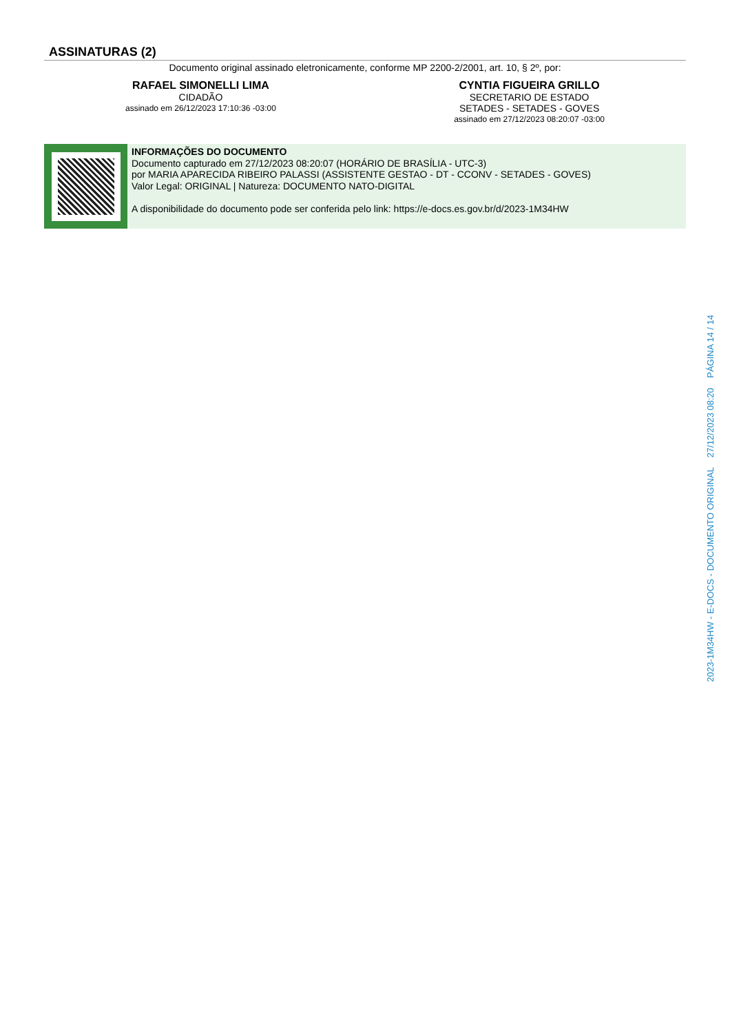ASSINATURAS (2)
Documento original assinado eletronicamente, conforme MP 2200-2/2001, art. 10, § 2º, por:
RAFAEL SIMONELLI LIMA
CIDADÃO
assinado em 26/12/2023 17:10:36 -03:00
CYNTIA FIGUEIRA GRILLO
SECRETARIO DE ESTADO
SETADES - SETADES - GOVES
assinado em 27/12/2023 08:20:07 -03:00
INFORMAÇÕES DO DOCUMENTO
Documento capturado em 27/12/2023 08:20:07 (HORÁRIO DE BRASÍLIA - UTC-3)
por MARIA APARECIDA RIBEIRO PALASSI (ASSISTENTE GESTAO - DT - CCONV - SETADES - GOVES)
Valor Legal: ORIGINAL | Natureza: DOCUMENTO NATO-DIGITAL
A disponibilidade do documento pode ser conferida pelo link: https://e-docs.es.gov.br/d/2023-1M34HW
2023-1M34HW - E-DOCS - DOCUMENTO ORIGINAL 27/12/2023 08:20 PÁGINA 14 / 14